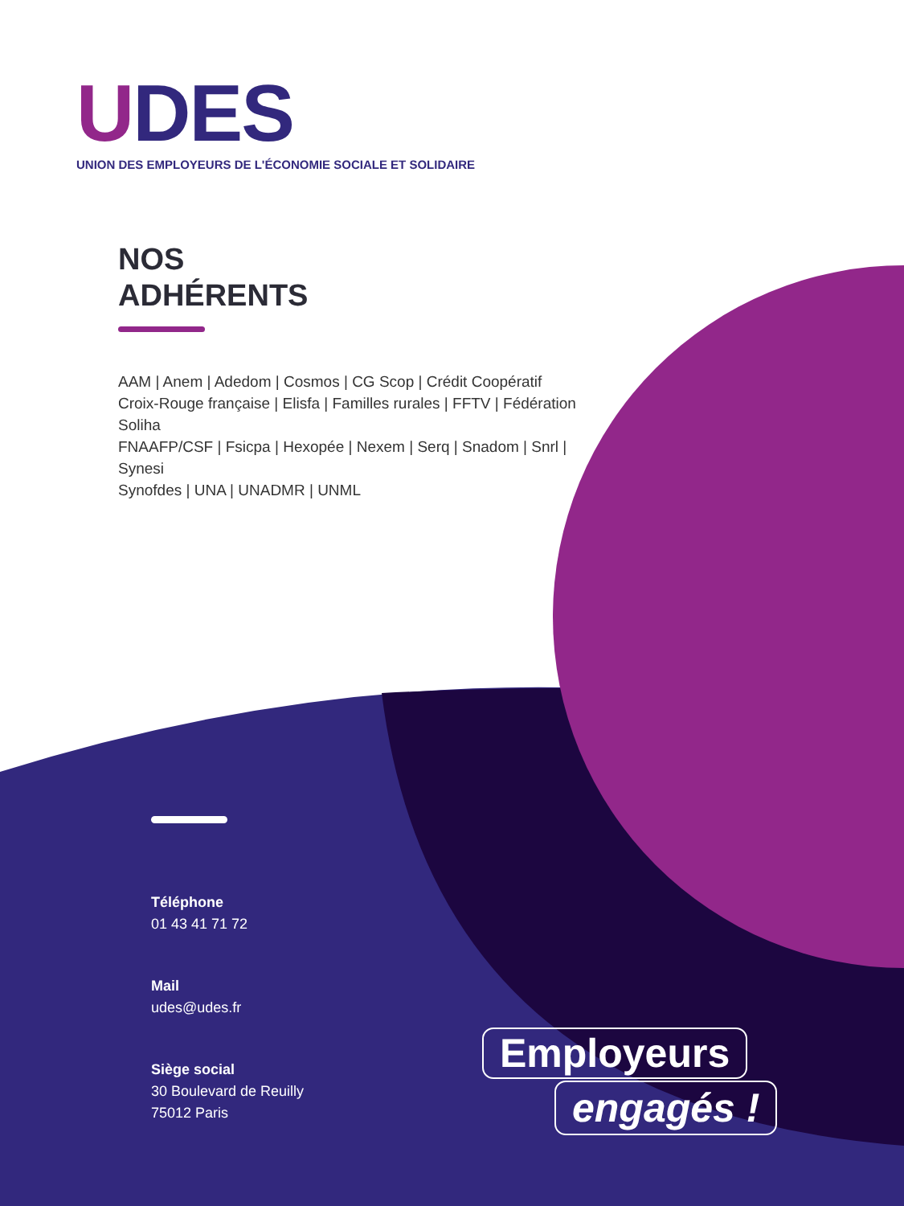UDES
UNION DES EMPLOYEURS DE L'ÉCONOMIE SOCIALE ET SOLIDAIRE
NOS
ADHÉRENTS
AAM | Anem | Adedom | Cosmos | CG Scop | Crédit Coopératif
Croix-Rouge française | Elisfa | Familles rurales | FFTV | Fédération Soliha
FNAAFP/CSF | Fsicpa | Hexopée | Nexem | Serq | Snadom | Snrl | Synesi
Synofdes | UNA | UNADMR | UNML
Téléphone
01 43 41 71 72
Mail
udes@udes.fr
Siège social
30 Boulevard de Reuilly
75012 Paris
Employeurs
engagés !